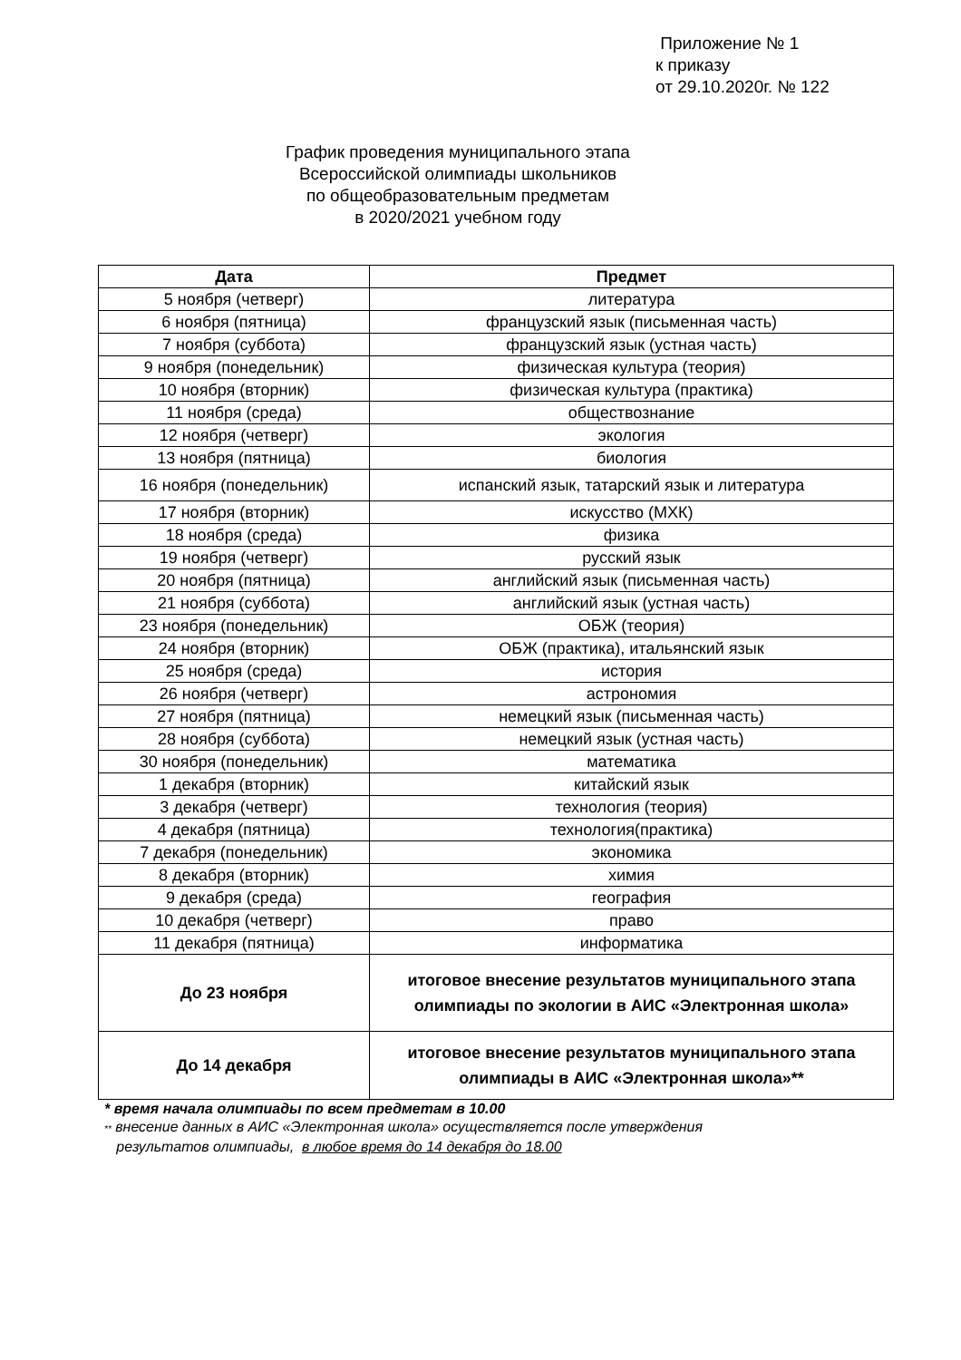Приложение № 1
к приказу
от 29.10.2020г. № 122
График проведения муниципального этапа
Всероссийской олимпиады школьников
по общеобразовательным предметам
в 2020/2021 учебном году
| Дата | Предмет |
| --- | --- |
| 5 ноября (четверг) | литература |
| 6 ноября (пятница) | французский язык (письменная часть) |
| 7 ноября (суббота) | французский язык (устная часть) |
| 9 ноября (понедельник) | физическая культура (теория) |
| 10 ноября (вторник) | физическая культура (практика) |
| 11 ноября (среда) | обществознание |
| 12 ноября (четверг) | экология |
| 13 ноября (пятница) | биология |
| 16 ноября (понедельник) | испанский язык, татарский язык и литература |
| 17 ноября (вторник) | искусство (МХК) |
| 18 ноября (среда) | физика |
| 19 ноября (четверг) | русский язык |
| 20 ноября (пятница) | английский язык (письменная часть) |
| 21 ноября (суббота) | английский язык (устная часть) |
| 23 ноября (понедельник) | ОБЖ (теория) |
| 24 ноября (вторник) | ОБЖ (практика), итальянский язык |
| 25 ноября (среда) | история |
| 26 ноября (четверг) | астрономия |
| 27 ноября (пятница) | немецкий язык (письменная часть) |
| 28 ноября (суббота) | немецкий язык (устная часть) |
| 30 ноября (понедельник) | математика |
| 1 декабря (вторник) | китайский язык |
| 3 декабря (четверг) | технология (теория) |
| 4 декабря (пятница) | технология(практика) |
| 7 декабря (понедельник) | экономика |
| 8 декабря (вторник) | химия |
| 9 декабря (среда) | география |
| 10 декабря (четверг) | право |
| 11 декабря (пятница) | информатика |
| До 23 ноября | итоговое внесение результатов муниципального этапа олимпиады по экологии в АИС «Электронная школа» |
| До 14 декабря | итоговое внесение результатов муниципального этапа олимпиады в АИС «Электронная школа»** |
* время начала олимпиады по всем предметам в 10.00
** внесение данных в АИС «Электронная школа» осуществляется после утверждения
результатов олимпиады, в любое время до 14 декабря до 18.00